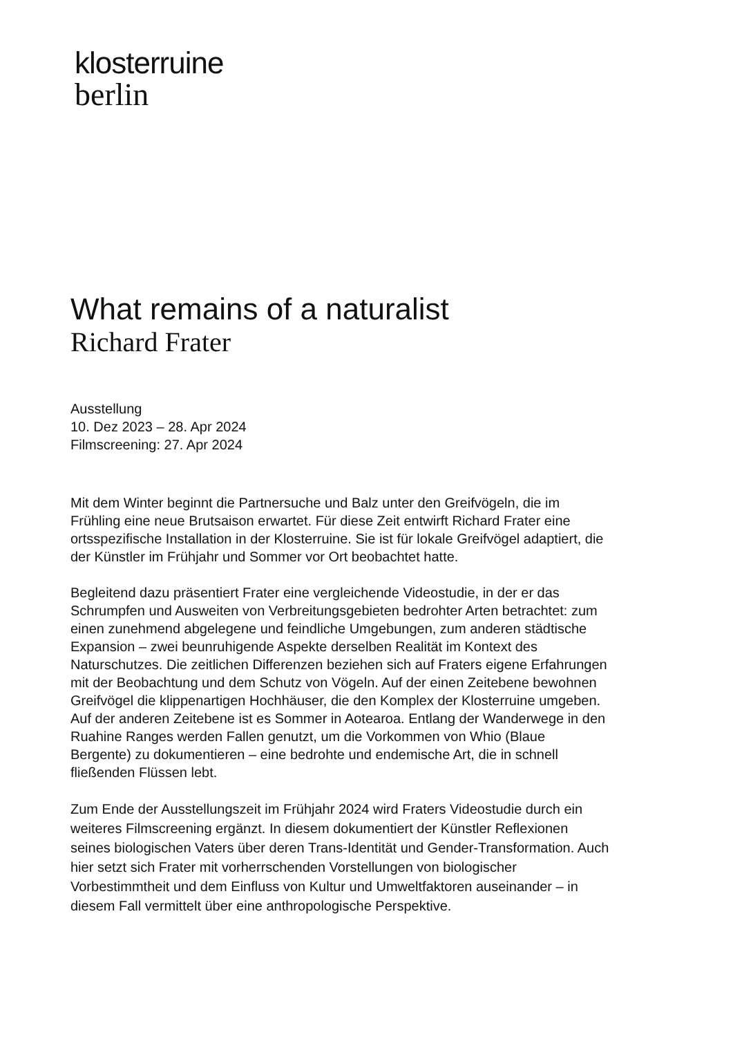klosterruine
berlin
What remains of a naturalist
Richard Frater
Ausstellung
10. Dez 2023 – 28. Apr 2024
Filmscreening: 27. Apr 2024
Mit dem Winter beginnt die Partnersuche und Balz unter den Greifvögeln, die im Frühling eine neue Brutsaison erwartet. Für diese Zeit entwirft Richard Frater eine ortsspezifische Installation in der Klosterruine. Sie ist für lokale Greifvögel adaptiert, die der Künstler im Frühjahr und Sommer vor Ort beobachtet hatte.
Begleitend dazu präsentiert Frater eine vergleichende Videostudie, in der er das Schrumpfen und Ausweiten von Verbreitungsgebieten bedrohter Arten betrachtet: zum einen zunehmend abgelegene und feindliche Umgebungen, zum anderen städtische Expansion – zwei beunruhigende Aspekte derselben Realität im Kontext des Naturschutzes. Die zeitlichen Differenzen beziehen sich auf Fraters eigene Erfahrungen mit der Beobachtung und dem Schutz von Vögeln. Auf der einen Zeitebene bewohnen Greifvögel die klippenartigen Hochhäuser, die den Komplex der Klosterruine umgeben. Auf der anderen Zeitebene ist es Sommer in Aotearoa. Entlang der Wanderwege in den Ruahine Ranges werden Fallen genutzt, um die Vorkommen von Whio (Blaue Bergente) zu dokumentieren – eine bedrohte und endemische Art, die in schnell fließenden Flüssen lebt.
Zum Ende der Ausstellungszeit im Frühjahr 2024 wird Fraters Videostudie durch ein weiteres Filmscreening ergänzt. In diesem dokumentiert der Künstler Reflexionen seines biologischen Vaters über deren Trans-Identität und Gender-Transformation. Auch hier setzt sich Frater mit vorherrschenden Vorstellungen von biologischer Vorbestimmtheit und dem Einfluss von Kultur und Umweltfaktoren auseinander – in diesem Fall vermittelt über eine anthropologische Perspektive.